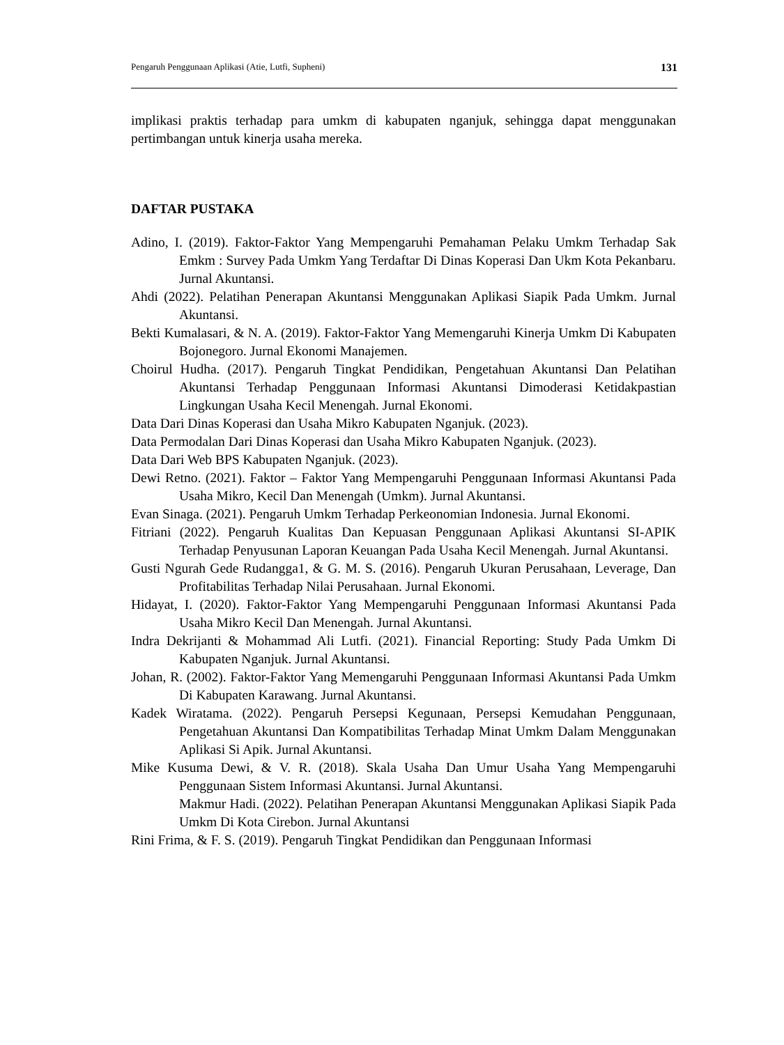Pengaruh Penggunaan Aplikasi (Atie, Lutfi, Supheni) 131
implikasi praktis terhadap para umkm di kabupaten nganjuk, sehingga dapat menggunakan pertimbangan untuk kinerja usaha mereka.
DAFTAR PUSTAKA
Adino, I. (2019). Faktor-Faktor Yang Mempengaruhi Pemahaman Pelaku Umkm Terhadap Sak Emkm : Survey Pada Umkm Yang Terdaftar Di Dinas Koperasi Dan Ukm Kota Pekanbaru. Jurnal Akuntansi.
Ahdi (2022). Pelatihan Penerapan Akuntansi Menggunakan Aplikasi Siapik Pada Umkm. Jurnal Akuntansi.
Bekti Kumalasari, & N. A. (2019). Faktor-Faktor Yang Memengaruhi Kinerja Umkm Di Kabupaten Bojonegoro. Jurnal Ekonomi Manajemen.
Choirul Hudha. (2017). Pengaruh Tingkat Pendidikan, Pengetahuan Akuntansi Dan Pelatihan Akuntansi Terhadap Penggunaan Informasi Akuntansi Dimoderasi Ketidakpastian Lingkungan Usaha Kecil Menengah. Jurnal Ekonomi.
Data Dari Dinas Koperasi dan Usaha Mikro Kabupaten Nganjuk. (2023).
Data Permodalan Dari Dinas Koperasi dan Usaha Mikro Kabupaten Nganjuk. (2023).
Data Dari Web BPS Kabupaten Nganjuk. (2023).
Dewi Retno. (2021). Faktor – Faktor Yang Mempengaruhi Penggunaan Informasi Akuntansi Pada Usaha Mikro, Kecil Dan Menengah (Umkm). Jurnal Akuntansi.
Evan Sinaga. (2021). Pengaruh Umkm Terhadap Perkeonomian Indonesia. Jurnal Ekonomi.
Fitriani (2022). Pengaruh Kualitas Dan Kepuasan Penggunaan Aplikasi Akuntansi SI-APIK Terhadap Penyusunan Laporan Keuangan Pada Usaha Kecil Menengah. Jurnal Akuntansi.
Gusti Ngurah Gede Rudangga1, & G. M. S. (2016). Pengaruh Ukuran Perusahaan, Leverage, Dan Profitabilitas Terhadap Nilai Perusahaan. Jurnal Ekonomi.
Hidayat, I. (2020). Faktor-Faktor Yang Mempengaruhi Penggunaan Informasi Akuntansi Pada Usaha Mikro Kecil Dan Menengah. Jurnal Akuntansi.
Indra Dekrijanti & Mohammad Ali Lutfi. (2021). Financial Reporting: Study Pada Umkm Di Kabupaten Nganjuk. Jurnal Akuntansi.
Johan, R. (2002). Faktor-Faktor Yang Memengaruhi Penggunaan Informasi Akuntansi Pada Umkm Di Kabupaten Karawang. Jurnal Akuntansi.
Kadek Wiratama. (2022). Pengaruh Persepsi Kegunaan, Persepsi Kemudahan Penggunaan, Pengetahuan Akuntansi Dan Kompatibilitas Terhadap Minat Umkm Dalam Menggunakan Aplikasi Si Apik. Jurnal Akuntansi.
Mike Kusuma Dewi, & V. R. (2018). Skala Usaha Dan Umur Usaha Yang Mempengaruhi Penggunaan Sistem Informasi Akuntansi. Jurnal Akuntansi.
Makmur Hadi. (2022). Pelatihan Penerapan Akuntansi Menggunakan Aplikasi Siapik Pada Umkm Di Kota Cirebon. Jurnal Akuntansi
Rini Frima, & F. S. (2019). Pengaruh Tingkat Pendidikan dan Penggunaan Informasi